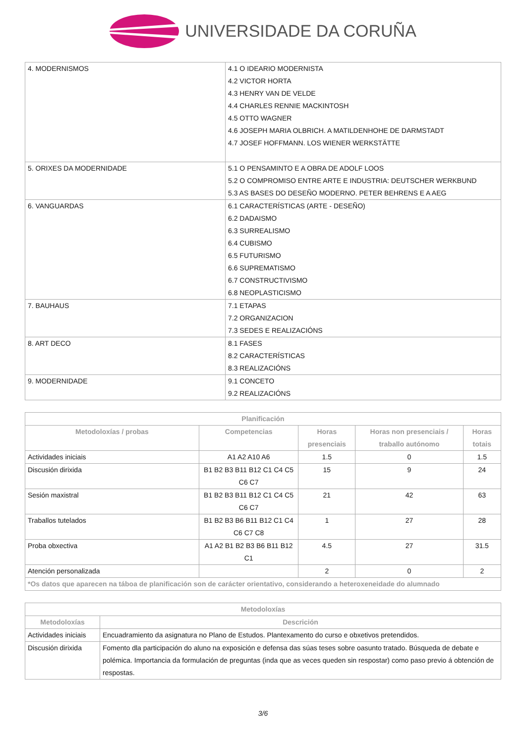UNIVERSIDADE DA CORUÑA
| 4. MODERNISMOS | 4.1 O IDEARIO MODERNISTA 4.2 VICTOR HORTA 4.3 HENRY VAN DE VELDE 4.4 CHARLES RENNIE MACKINTOSH 4.5 OTTO WAGNER 4.6 JOSEPH MARIA OLBRICH. A MATILDENHOHE DE DARMSTADT 4.7 JOSEF HOFFMANN. LOS WIENER WERKSTÄTTE |
| 5. ORIXES DA MODERNIDADE | 5.1 O PENSAMINTO E A OBRA DE ADOLF LOOS 5.2 O COMPROMISO ENTRE ARTE E INDUSTRIA: DEUTSCHER WERKBUND 5.3 AS BASES DO DESEÑO MODERNO. PETER BEHRENS E A AEG |
| 6. VANGUARDAS | 6.1 CARACTERÍSTICAS (ARTE - DESEÑO) 6.2 DADAISMO 6.3 SURREALISMO 6.4 CUBISMO 6.5 FUTURISMO 6.6 SUPREMATISMO 6.7 CONSTRUCTIVISMO 6.8 NEOPLASTICISMO |
| 7. BAUHAUS | 7.1 ETAPAS 7.2 ORGANIZACION 7.3 SEDES E REALIZACIÓNS |
| 8. ART DECO | 8.1 FASES 8.2 CARACTERÍSTICAS 8.3 REALIZACIÓNS |
| 9. MODERNIDADE | 9.1 CONCETO 9.2 REALIZACIÓNS |
| Planificación | | | | |
| --- | --- | --- | --- | --- |
| Metodoloxías / probas | Competencias | Horas presenciais | Horas non presenciais / traballo autónomo | Horas totais |
| Actividades iniciais | A1 A2 A10 A6 | 1.5 | 0 | 1.5 |
| Discusión dirixida | B1 B2 B3 B11 B12 C1 C4 C5 C6 C7 | 15 | 9 | 24 |
| Sesión maxistral | B1 B2 B3 B11 B12 C1 C4 C5 C6 C7 | 21 | 42 | 63 |
| Traballos tutelados | B1 B2 B3 B6 B11 B12 C1 C4 C6 C7 C8 | 1 | 27 | 28 |
| Proba obxectiva | A1 A2 B1 B2 B3 B6 B11 B12 C1 | 4.5 | 27 | 31.5 |
| Atención personalizada | | 2 | 0 | 2 |
| *Os datos que aparecen na táboa de planificación son de carácter orientativo, considerando a heteroxeneidade do alumnado | | | | |
| Metodoloxías | |
| --- | --- |
| Metodoloxías | Descrición |
| Actividades iniciais | Encuadramiento da asignatura no Plano de Estudos. Plantexamento do curso e obxetivos pretendidos. |
| Discusión dirixida | Fomento dla participación do aluno na exposición e defensa das súas teses sobre oasunto tratado. Búsqueda de debate e polémica. Importancia da formulación de preguntas (inda que as veces queden sin respostar) como paso previo á obtención de respostas. |
3/6